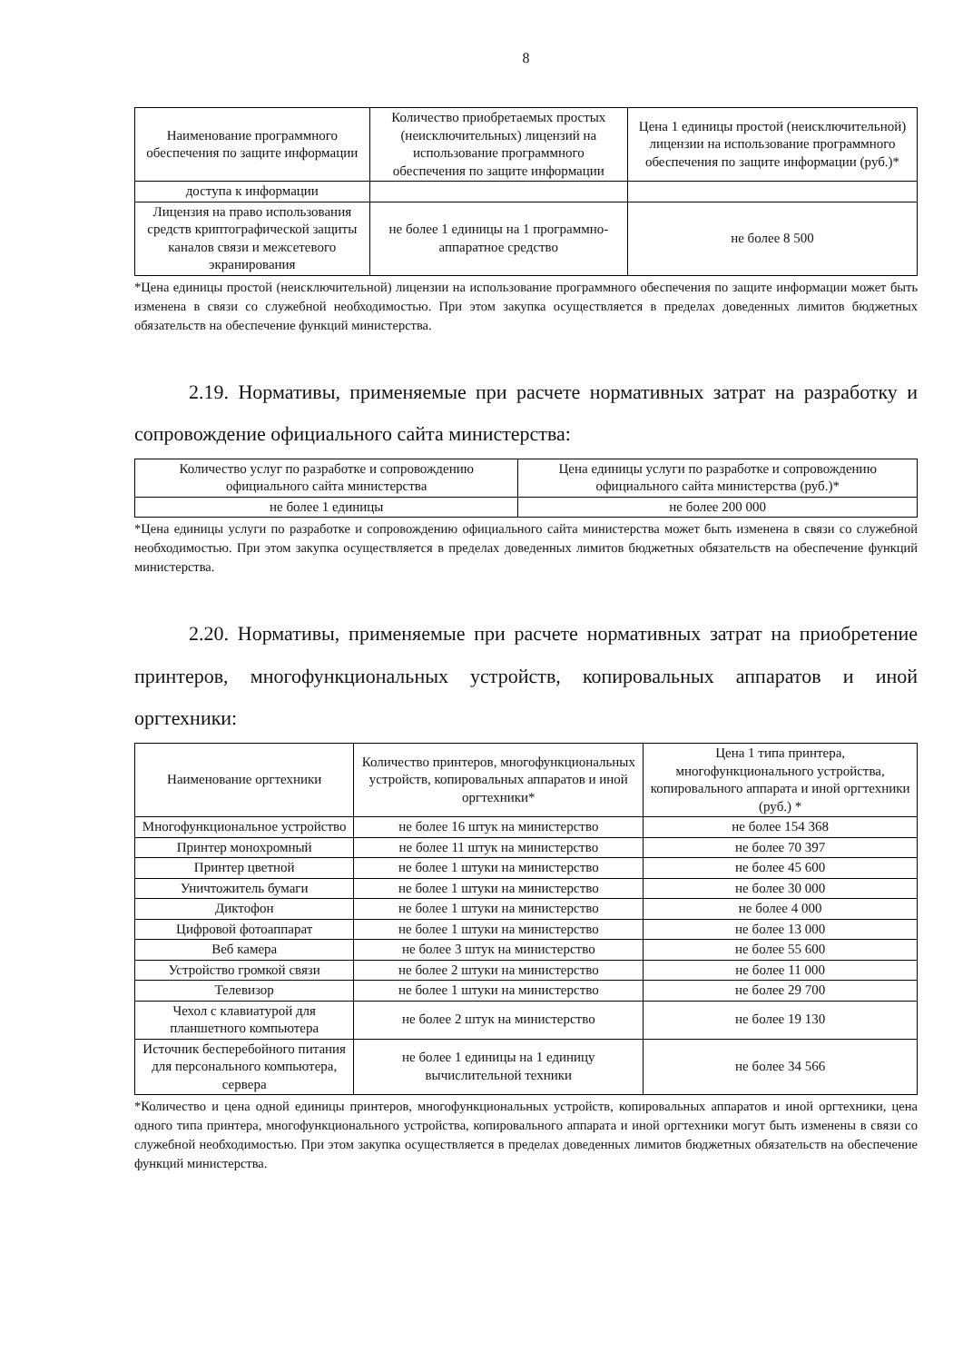8
| Наименование программного обеспечения по защите информации | Количество приобретаемых простых (неисключительных) лицензий на использование программного обеспечения по защите информации | Цена 1 единицы простой (неисключительной) лицензии на использование программного обеспечения по защите информации (руб.)* |
| --- | --- | --- |
| доступа к информации | | |
| Лицензия на право использования средств криптографической защиты каналов связи и межсетевого экранирования | не более 1 единицы на 1 программно-аппаратное средство | не более 8 500 |
*Цена единицы простой (неисключительной) лицензии на использование программного обеспечения по защите информации может быть изменена в связи со служебной необходимостью. При этом закупка осуществляется в пределах доведенных лимитов бюджетных обязательств на обеспечение функций министерства.
2.19. Нормативы, применяемые при расчете нормативных затрат на разработку и сопровождение официального сайта министерства:
| Количество услуг по разработке и сопровождению официального сайта министерства | Цена единицы услуги по разработке и сопровождению официального сайта министерства (руб.)* |
| --- | --- |
| не более 1 единицы | не более 200 000 |
*Цена единицы услуги по разработке и сопровождению официального сайта министерства может быть изменена в связи со служебной необходимостью. При этом закупка осуществляется в пределах доведенных лимитов бюджетных обязательств на обеспечение функций министерства.
2.20. Нормативы, применяемые при расчете нормативных затрат на приобретение принтеров, многофункциональных устройств, копировальных аппаратов и иной оргтехники:
| Наименование оргтехники | Количество принтеров, многофункциональных устройств, копировальных аппаратов и иной оргтехники* | Цена 1 типа принтера, многофункционального устройства, копировального аппарата и иной оргтехники (руб.) * |
| --- | --- | --- |
| Многофункциональное устройство | не более 16 штук на министерство | не более 154 368 |
| Принтер монохромный | не более 11 штук на министерство | не более 70 397 |
| Принтер цветной | не более 1 штуки на министерство | не более 45 600 |
| Уничтожитель бумаги | не более 1 штуки на министерство | не более 30 000 |
| Диктофон | не более 1 штуки на министерство | не более 4 000 |
| Цифровой фотоаппарат | не более 1 штуки на министерство | не более 13 000 |
| Веб камера | не более 3 штук на министерство | не более 55 600 |
| Устройство громкой связи | не более 2 штуки на министерство | не более 11 000 |
| Телевизор | не более 1 штуки на министерство | не более 29 700 |
| Чехол с клавиатурой для планшетного компьютера | не более 2 штук на министерство | не более 19 130 |
| Источник бесперебойного питания для персонального компьютера, сервера | не более 1 единицы на 1 единицу вычислительной техники | не более 34 566 |
*Количество и цена одной единицы принтеров, многофункциональных устройств, копировальных аппаратов и иной оргтехники, цена одного типа принтера, многофункционального устройства, копировального аппарата и иной оргтехники могут быть изменены в связи со служебной необходимостью. При этом закупка осуществляется в пределах доведенных лимитов бюджетных обязательств на обеспечение функций министерства.